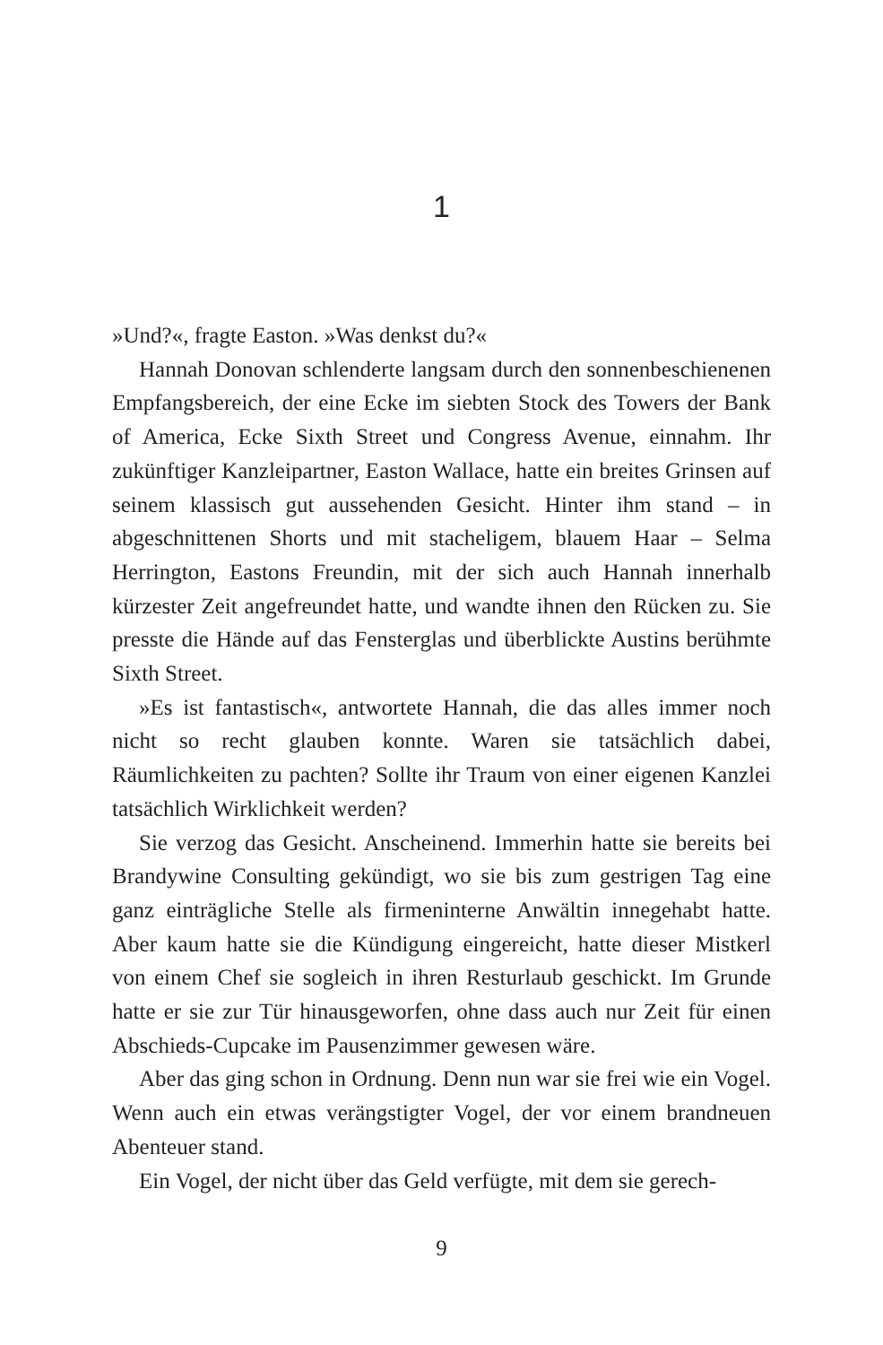1
»Und?«, fragte Easton. »Was denkst du?«
Hannah Donovan schlenderte langsam durch den sonnenbeschienenen Empfangsbereich, der eine Ecke im siebten Stock des Towers der Bank of America, Ecke Sixth Street und Congress Avenue, einnahm. Ihr zukünftiger Kanzleipartner, Easton Wallace, hatte ein breites Grinsen auf seinem klassisch gut aussehenden Gesicht. Hinter ihm stand – in abgeschnittenen Shorts und mit stacheligem, blauem Haar – Selma Herrington, Eastons Freundin, mit der sich auch Hannah innerhalb kürzester Zeit angefreundet hatte, und wandte ihnen den Rücken zu. Sie presste die Hände auf das Fensterglas und überblickte Austins berühmte Sixth Street.
»Es ist fantastisch«, antwortete Hannah, die das alles immer noch nicht so recht glauben konnte. Waren sie tatsächlich dabei, Räumlichkeiten zu pachten? Sollte ihr Traum von einer eigenen Kanzlei tatsächlich Wirklichkeit werden?
Sie verzog das Gesicht. Anscheinend. Immerhin hatte sie bereits bei Brandywine Consulting gekündigt, wo sie bis zum gestrigen Tag eine ganz einträgliche Stelle als firmeninterne Anwältin innegehabt hatte. Aber kaum hatte sie die Kündigung eingereicht, hatte dieser Mistkerl von einem Chef sie sogleich in ihren Resturlaub geschickt. Im Grunde hatte er sie zur Tür hinausgeworfen, ohne dass auch nur Zeit für einen Abschieds-Cupcake im Pausenzimmer gewesen wäre.
Aber das ging schon in Ordnung. Denn nun war sie frei wie ein Vogel. Wenn auch ein etwas verängstigter Vogel, der vor einem brandneuen Abenteuer stand.
Ein Vogel, der nicht über das Geld verfügte, mit dem sie gerech-
9